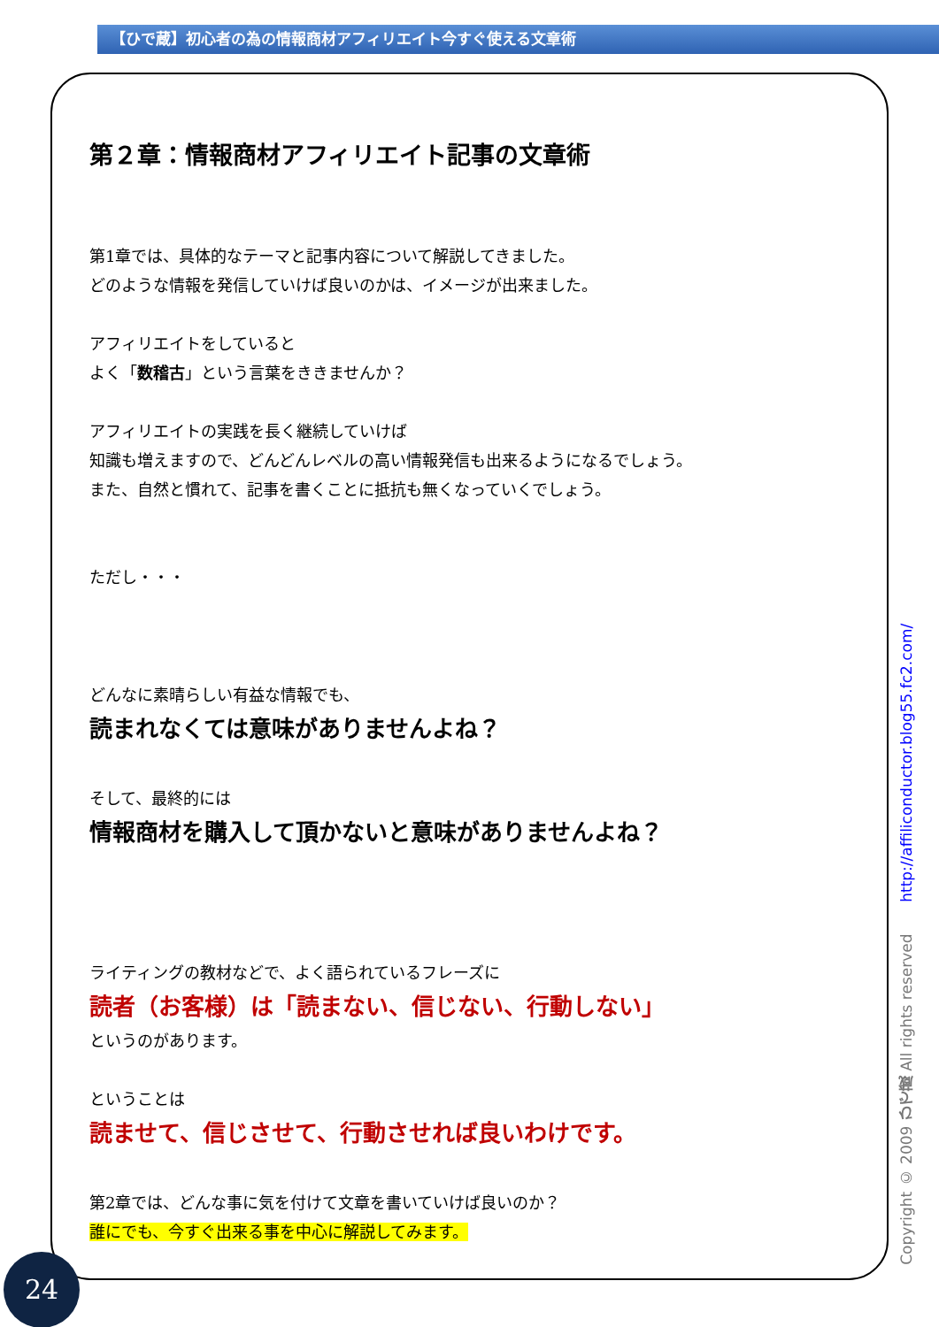【ひで蔵】初心者の為の情報商材アフィリエイト今すぐ使える文章術
第２章：情報商材アフィリエイト記事の文章術
第1章では、具体的なテーマと記事内容について解説してきました。
どのような情報を発信していけば良いのかは、イメージが出来ました。
アフィリエイトをしていると
よく「数稽古」という言葉をききませんか？
アフィリエイトの実践を長く継続していけば
知識も増えますので、どんどんレベルの高い情報発信も出来るようになるでしょう。
また、自然と慣れて、記事を書くことに抵抗も無くなっていくでしょう。
ただし・・・
どんなに素晴らしい有益な情報でも、
読まれなくては意味がありませんよね？
そして、最終的には
情報商材を購入して頂かないと意味がありませんよね？
ライティングの教材などで、よく語られているフレーズに
読者（お客様）は「読まない、信じない、行動しない」
というのがあります。
ということは
読ませて、信じさせて、行動させれば良いわけです。
第2章では、どんな事に気を付けて文章を書いていけば良いのか？
誰にでも、今すぐ出来る事を中心に解説してみます。
Copyright © 2009 ひで蔵 All rights reserved http://affiliconductor.blog55.fc2.com/
24